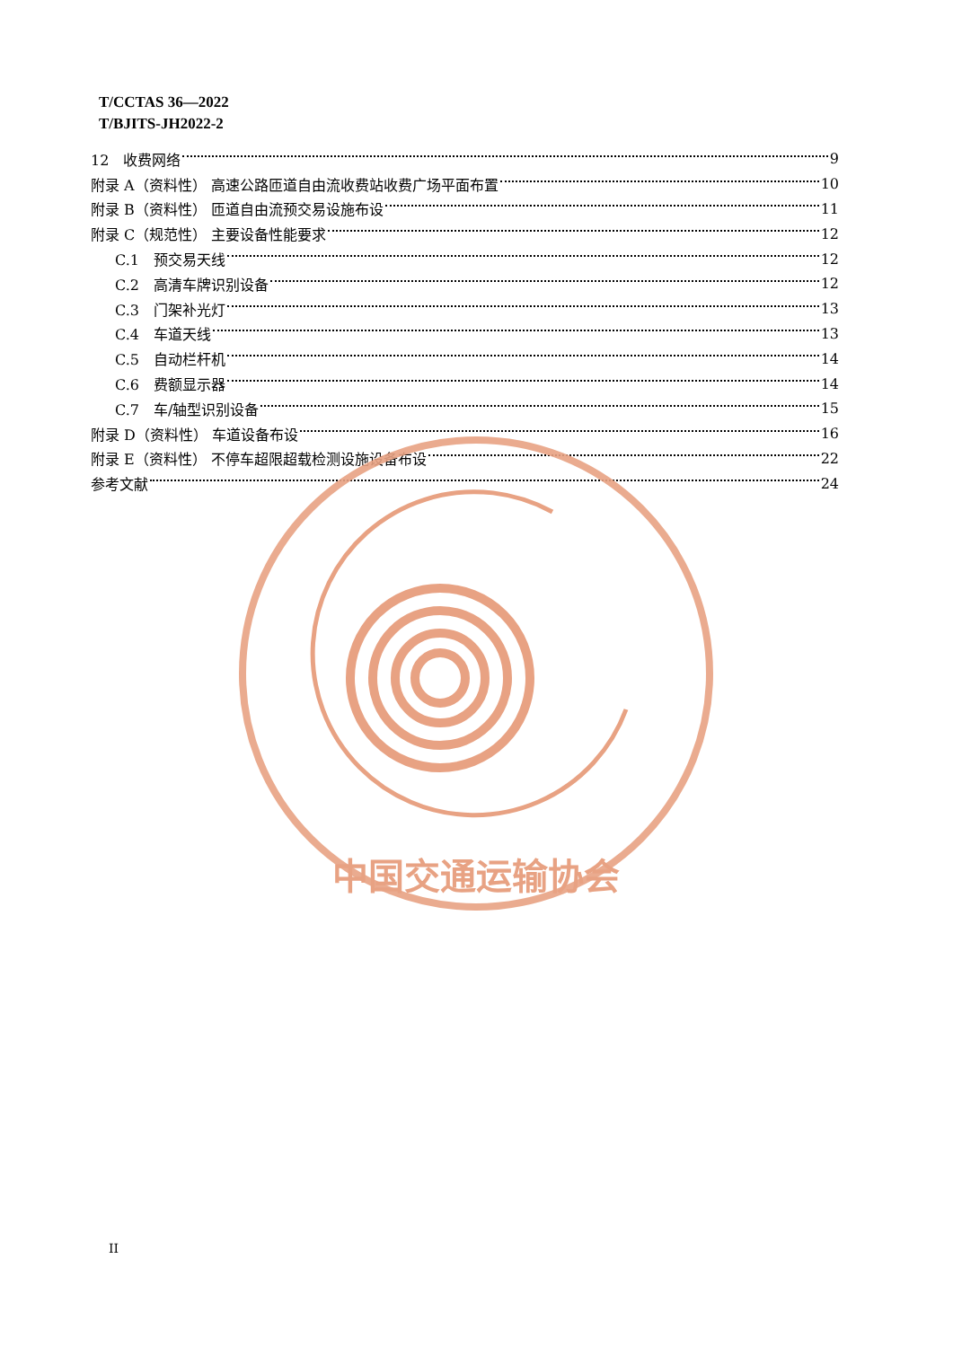T/CCTAS 36—2022
T/BJITS-JH2022-2
12　收费网络 9
附录 A（资料性） 高速公路匝道自由流收费站收费广场平面布置 10
附录 B（资料性） 匝道自由流预交易设施布设 11
附录 C（规范性） 主要设备性能要求 12
C.1　预交易天线 12
C.2　高清车牌识别设备 12
C.3　门架补光灯 13
C.4　车道天线 13
C.5　自动栏杆机 14
C.6　费额显示器 14
C.7　车/轴型识别设备 15
附录 D（资料性） 车道设备布设 16
附录 E（资料性） 不停车超限超载检测设施设备布设 22
参考文献 24
中国交通运输协会
II